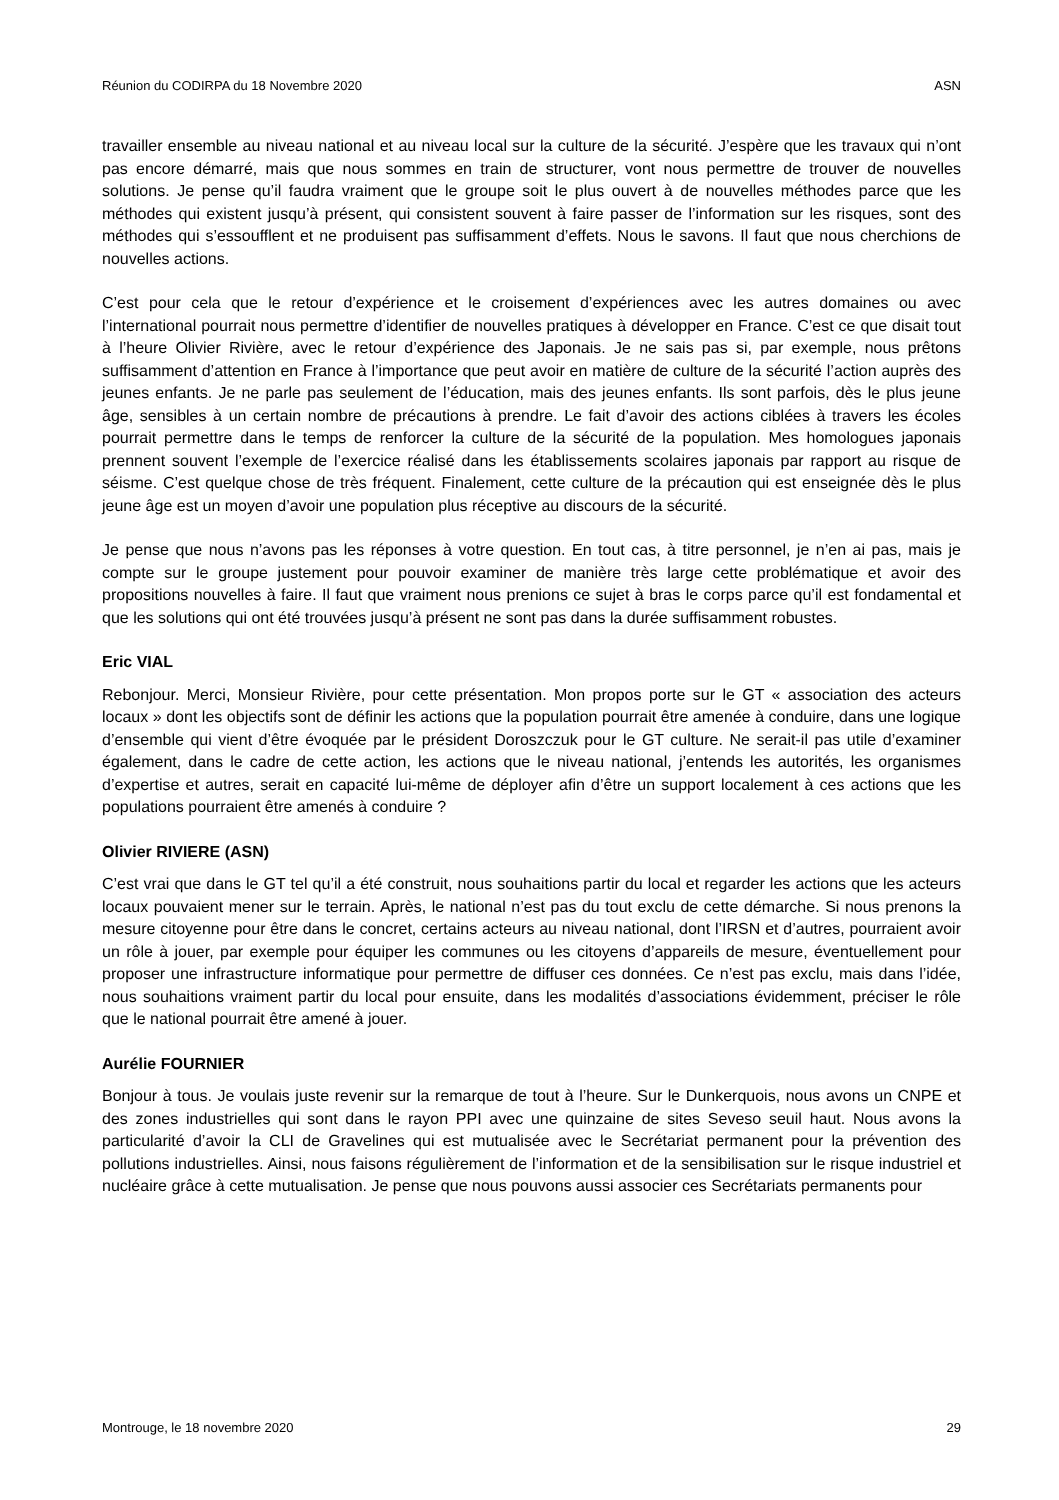Réunion du CODIRPA du 18 Novembre 2020 ASN
travailler ensemble au niveau national et au niveau local sur la culture de la sécurité. J’espère que les travaux qui n’ont pas encore démarré, mais que nous sommes en train de structurer, vont nous permettre de trouver de nouvelles solutions. Je pense qu’il faudra vraiment que le groupe soit le plus ouvert à de nouvelles méthodes parce que les méthodes qui existent jusqu’à présent, qui consistent souvent à faire passer de l’information sur les risques, sont des méthodes qui s’essoufflent et ne produisent pas suffisamment d’effets. Nous le savons. Il faut que nous cherchions de nouvelles actions.
C’est pour cela que le retour d’expérience et le croisement d’expériences avec les autres domaines ou avec l’international pourrait nous permettre d’identifier de nouvelles pratiques à développer en France. C’est ce que disait tout à l’heure Olivier Rivière, avec le retour d’expérience des Japonais. Je ne sais pas si, par exemple, nous prêtons suffisamment d’attention en France à l’importance que peut avoir en matière de culture de la sécurité l’action auprès des jeunes enfants. Je ne parle pas seulement de l’éducation, mais des jeunes enfants. Ils sont parfois, dès le plus jeune âge, sensibles à un certain nombre de précautions à prendre. Le fait d’avoir des actions ciblées à travers les écoles pourrait permettre dans le temps de renforcer la culture de la sécurité de la population. Mes homologues japonais prennent souvent l’exemple de l’exercice réalisé dans les établissements scolaires japonais par rapport au risque de séisme. C’est quelque chose de très fréquent. Finalement, cette culture de la précaution qui est enseignée dès le plus jeune âge est un moyen d’avoir une population plus réceptive au discours de la sécurité.
Je pense que nous n’avons pas les réponses à votre question. En tout cas, à titre personnel, je n’en ai pas, mais je compte sur le groupe justement pour pouvoir examiner de manière très large cette problématique et avoir des propositions nouvelles à faire. Il faut que vraiment nous prenions ce sujet à bras le corps parce qu’il est fondamental et que les solutions qui ont été trouvées jusqu’à présent ne sont pas dans la durée suffisamment robustes.
Eric VIAL
Rebonjour. Merci, Monsieur Rivière, pour cette présentation. Mon propos porte sur le GT « association des acteurs locaux » dont les objectifs sont de définir les actions que la population pourrait être amenée à conduire, dans une logique d’ensemble qui vient d’être évoquée par le président Doroszczuk pour le GT culture. Ne serait-il pas utile d’examiner également, dans le cadre de cette action, les actions que le niveau national, j’entends les autorités, les organismes d’expertise et autres, serait en capacité lui-même de déployer afin d’être un support localement à ces actions que les populations pourraient être amenés à conduire ?
Olivier RIVIERE (ASN)
C’est vrai que dans le GT tel qu’il a été construit, nous souhaitions partir du local et regarder les actions que les acteurs locaux pouvaient mener sur le terrain. Après, le national n’est pas du tout exclu de cette démarche. Si nous prenons la mesure citoyenne pour être dans le concret, certains acteurs au niveau national, dont l’IRSN et d’autres, pourraient avoir un rôle à jouer, par exemple pour équiper les communes ou les citoyens d’appareils de mesure, éventuellement pour proposer une infrastructure informatique pour permettre de diffuser ces données. Ce n’est pas exclu, mais dans l’idée, nous souhaitions vraiment partir du local pour ensuite, dans les modalités d’associations évidemment, préciser le rôle que le national pourrait être amené à jouer.
Aurélie FOURNIER
Bonjour à tous. Je voulais juste revenir sur la remarque de tout à l’heure. Sur le Dunkerquois, nous avons un CNPE et des zones industrielles qui sont dans le rayon PPI avec une quinzaine de sites Seveso seuil haut. Nous avons la particularité d’avoir la CLI de Gravelines qui est mutualisée avec le Secrétariat permanent pour la prévention des pollutions industrielles. Ainsi, nous faisons régulièrement de l’information et de la sensibilisation sur le risque industriel et nucléaire grâce à cette mutualisation. Je pense que nous pouvons aussi associer ces Secrétariats permanents pour
Montrouge, le 18 novembre 2020 29